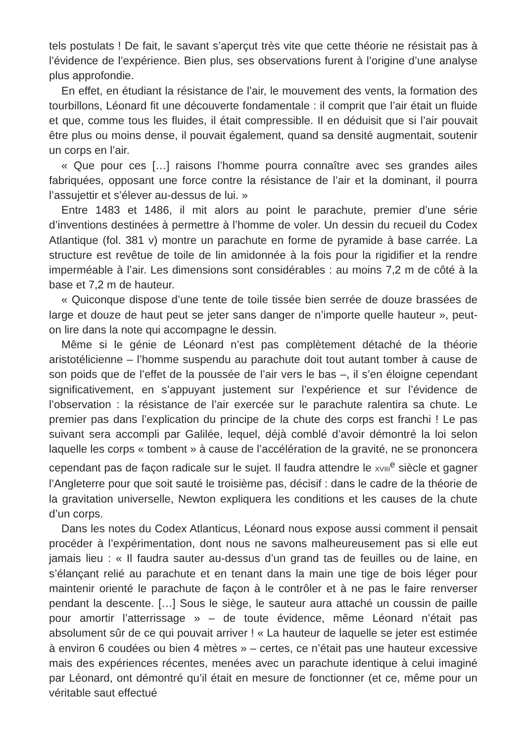tels postulats ! De fait, le savant s’aperçut très vite que cette théorie ne résistait pas à l’évidence de l’expérience. Bien plus, ses observations furent à l’origine d’une analyse plus approfondie.
En effet, en étudiant la résistance de l’air, le mouvement des vents, la formation des tourbillons, Léonard fit une découverte fondamentale : il comprit que l’air était un fluide et que, comme tous les fluides, il était compressible. Il en déduisit que si l’air pouvait être plus ou moins dense, il pouvait également, quand sa densité augmentait, soutenir un corps en l’air.
« Que pour ces […] raisons l’homme pourra connaître avec ses grandes ailes fabriquées, opposant une force contre la résistance de l’air et la dominant, il pourra l’assujettir et s’élever au-dessus de lui. »
Entre 1483 et 1486, il mit alors au point le parachute, premier d’une série d’inventions destinées à permettre à l’homme de voler. Un dessin du recueil du Codex Atlantique (fol. 381 v) montre un parachute en forme de pyramide à base carrée. La structure est revêtue de toile de lin amidonnée à la fois pour la rigidifier et la rendre imperméable à l’air. Les dimensions sont considérables : au moins 7,2 m de côté à la base et 7,2 m de hauteur.
« Quiconque dispose d’une tente de toile tissée bien serrée de douze brassées de large et douze de haut peut se jeter sans danger de n’importe quelle hauteur », peut-on lire dans la note qui accompagne le dessin.
Même si le génie de Léonard n’est pas complètement détaché de la théorie aristotélicienne – l’homme suspendu au parachute doit tout autant tomber à cause de son poids que de l’effet de la poussée de l’air vers le bas –, il s’en éloigne cependant significativement, en s’appuyant justement sur l’expérience et sur l’évidence de l’observation : la résistance de l’air exercée sur le parachute ralentira sa chute. Le premier pas dans l’explication du principe de la chute des corps est franchi ! Le pas suivant sera accompli par Galilée, lequel, déjà comblé d’avoir démontré la loi selon laquelle les corps « tombent » à cause de l’accélération de la gravité, ne se prononcera cependant pas de façon radicale sur le sujet. Il faudra attendre le XVIII<sup>e</sup> siècle et gagner l’Angleterre pour que soit sauté le troisième pas, décisif : dans le cadre de la théorie de la gravitation universelle, Newton expliquera les conditions et les causes de la chute d’un corps.
Dans les notes du Codex Atlanticus, Léonard nous expose aussi comment il pensait procéder à l’expérimentation, dont nous ne savons malheureusement pas si elle eut jamais lieu : « Il faudra sauter au-dessus d’un grand tas de feuilles ou de laine, en s’élançant relié au parachute et en tenant dans la main une tige de bois léger pour maintenir orienté le parachute de façon à le contrôler et à ne pas le faire renverser pendant la descente. […] Sous le siège, le sauteur aura attaché un coussin de paille pour amortir l’atterrissage » – de toute évidence, même Léonard n’était pas absolument sûr de ce qui pouvait arriver ! « La hauteur de laquelle se jeter est estimée à environ 6 coudées ou bien 4 mètres » – certes, ce n’était pas une hauteur excessive mais des expériences récentes, menées avec un parachute identique à celui imaginé par Léonard, ont démontré qu’il était en mesure de fonctionner (et ce, même pour un véritable saut effectué